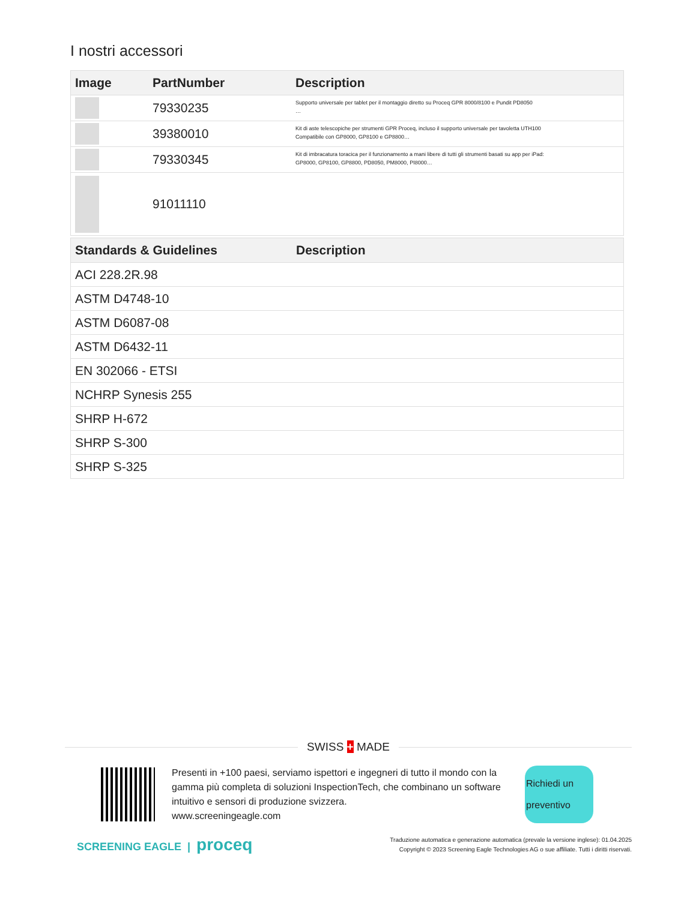I nostri accessori
| Image | PartNumber | Description |
| --- | --- | --- |
| | 79330235 | Supporto universale per tablet per il montaggio diretto su Proceq GPR 8000/8100 e Pundit PD8050 … |
| | 39380010 | Kit di aste telescopiche per strumenti GPR Proceq, incluso il supporto universale per tavoletta UTH100 Compatibile con GP8000, GP8100 e GP8800… |
| | 79330345 | Kit di imbracatura toracica per il funzionamento a mani libere di tutti gli strumenti basati su app per iPad: GP8000, GP8100, GP8800, PD8050, PM8000, PI8000… |
| | 91011110 | |
| Standards & Guidelines | Description |
| --- | --- |
| ACI 228.2R.98 | |
| ASTM D4748-10 | |
| ASTM D6087-08 | |
| ASTM D6432-11 | |
| EN 302066 - ETSI | |
| NCHRP Synesis 255 | |
| SHRP H-672 | |
| SHRP S-300 | |
| SHRP S-325 | |
SWISS + MADE
Presenti in +100 paesi, serviamo ispettori e ingegneri di tutto il mondo con la gamma più completa di soluzioni InspectionTech, che combinano un software intuitivo e sensori di produzione svizzera.
www.screeningeagle.com
Richiedi un preventivo
SCREENING EAGLE | proceq
Traduzione automatica e generazione automatica (prevale la versione inglese): 01.04.2025
Copyright © 2023 Screening Eagle Technologies AG o sue affiliate. Tutti i diritti riservati.